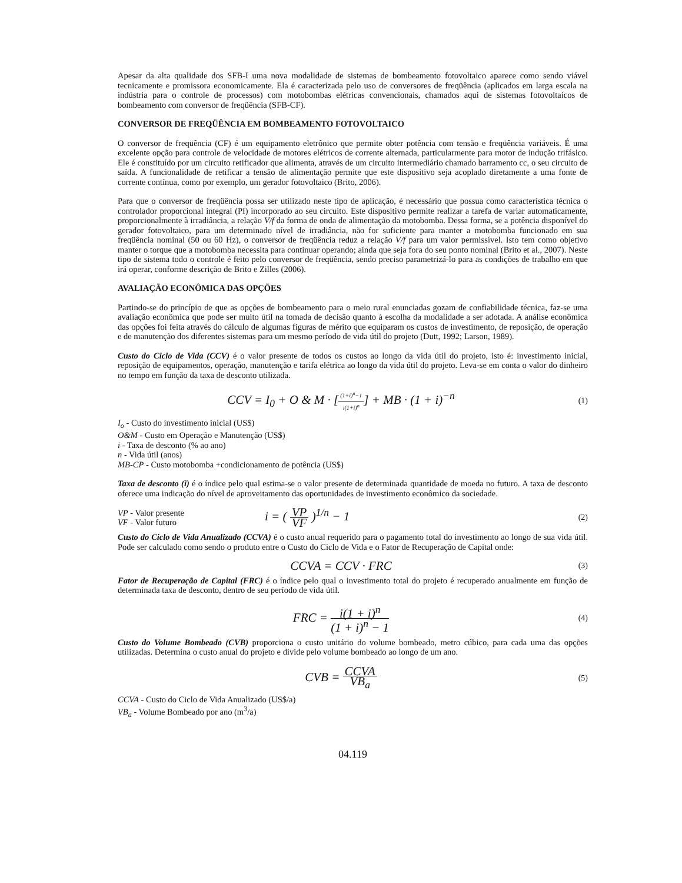Apesar da alta qualidade dos SFB-I uma nova modalidade de sistemas de bombeamento fotovoltaico aparece como sendo viável tecnicamente e promissora economicamente. Ela é caracterizada pelo uso de conversores de freqüência (aplicados em larga escala na indústria para o controle de processos) com motobombas elétricas convencionais, chamados aqui de sistemas fotovoltaicos de bombeamento com conversor de freqüência (SFB-CF).
CONVERSOR DE FREQÜÊNCIA EM BOMBEAMENTO FOTOVOLTAICO
O conversor de freqüência (CF) é um equipamento eletrônico que permite obter potência com tensão e freqüência variáveis. É uma excelente opção para controle de velocidade de motores elétricos de corrente alternada, particularmente para motor de indução trifásico. Ele é constituído por um circuito retificador que alimenta, através de um circuito intermediário chamado barramento cc, o seu circuito de saída. A funcionalidade de retificar a tensão de alimentação permite que este dispositivo seja acoplado diretamente a uma fonte de corrente contínua, como por exemplo, um gerador fotovoltaico (Brito, 2006).
Para que o conversor de freqüência possa ser utilizado neste tipo de aplicação, é necessário que possua como característica técnica o controlador proporcional integral (PI) incorporado ao seu circuito. Este dispositivo permite realizar a tarefa de variar automaticamente, proporcionalmente à irradiância, a relação V/f da forma de onda de alimentação da motobomba. Dessa forma, se a potência disponível do gerador fotovoltaico, para um determinado nível de irradiância, não for suficiente para manter a motobomba funcionado em sua freqüência nominal (50 ou 60 Hz), o conversor de freqüência reduz a relação V/f para um valor permissível. Isto tem como objetivo manter o torque que a motobomba necessita para continuar operando; ainda que seja fora do seu ponto nominal (Brito et al., 2007). Neste tipo de sistema todo o controle é feito pelo conversor de freqüência, sendo preciso parametrizá-lo para as condições de trabalho em que irá operar, conforme descrição de Brito e Zilles (2006).
AVALIAÇÃO ECONÔMICA DAS OPÇÕES
Partindo-se do princípio de que as opções de bombeamento para o meio rural enunciadas gozam de confiabilidade técnica, faz-se uma avaliação econômica que pode ser muito útil na tomada de decisão quanto à escolha da modalidade a ser adotada. A análise econômica das opções foi feita através do cálculo de algumas figuras de mérito que equiparam os custos de investimento, de reposição, de operação e de manutenção dos diferentes sistemas para um mesmo período de vida útil do projeto (Dutt, 1992; Larson, 1989).
Custo do Ciclo de Vida (CCV) é o valor presente de todos os custos ao longo da vida útil do projeto, isto é: investimento inicial, reposição de equipamentos, operação, manutenção e tarifa elétrica ao longo da vida útil do projeto. Leva-se em conta o valor do dinheiro no tempo em função da taxa de desconto utilizada.
CCV = I<sub>0</sub> + O & M · [(1+i)<sup>n</sup>−1 i(1+i)<sup>n</sup>] + MB · (1 + i)<sup>−n</sup>
(1)
I<sub>o</sub> - Custo do investimento inicial (US$)
O&M - Custo em Operação e Manutenção (US$)
i - Taxa de desconto (% ao ano)
n - Vida útil (anos)
MB-CP - Custo motobomba +condicionamento de potência (US$)
Taxa de desconto (i) é o índice pelo qual estima-se o valor presente de determinada quantidade de moeda no futuro. A taxa de desconto oferece uma indicação do nível de aproveitamento das oportunidades de investimento econômico da sociedade.
VP - Valor presente
VF - Valor futuro
i = ( VP VF )<sup>1/n</sup> − 1
(2)
Custo do Ciclo de Vida Anualizado (CCVA) é o custo anual requerido para o pagamento total do investimento ao longo de sua vida útil. Pode ser calculado como sendo o produto entre o Custo do Ciclo de Vida e o Fator de Recuperação de Capital onde:
CCVA = CCV · FRC
(3)
Fator de Recuperação de Capital (FRC) é o índice pelo qual o investimento total do projeto é recuperado anualmente em função de determinada taxa de desconto, dentro de seu período de vida útil.
FRC = i(1 + i)<sup>n</sup> (1 + i)<sup>n</sup> − 1
(4)
Custo do Volume Bombeado (CVB) proporciona o custo unitário do volume bombeado, metro cúbico, para cada uma das opções utilizadas. Determina o custo anual do projeto e divide pelo volume bombeado ao longo de um ano.
CVB = CCVA VB<sub>a</sub>
(5)
CCVA - Custo do Ciclo de Vida Anualizado (US$/a)
VB<sub>a</sub> - Volume Bombeado por ano (m<sup>3</sup>/a)
04.119